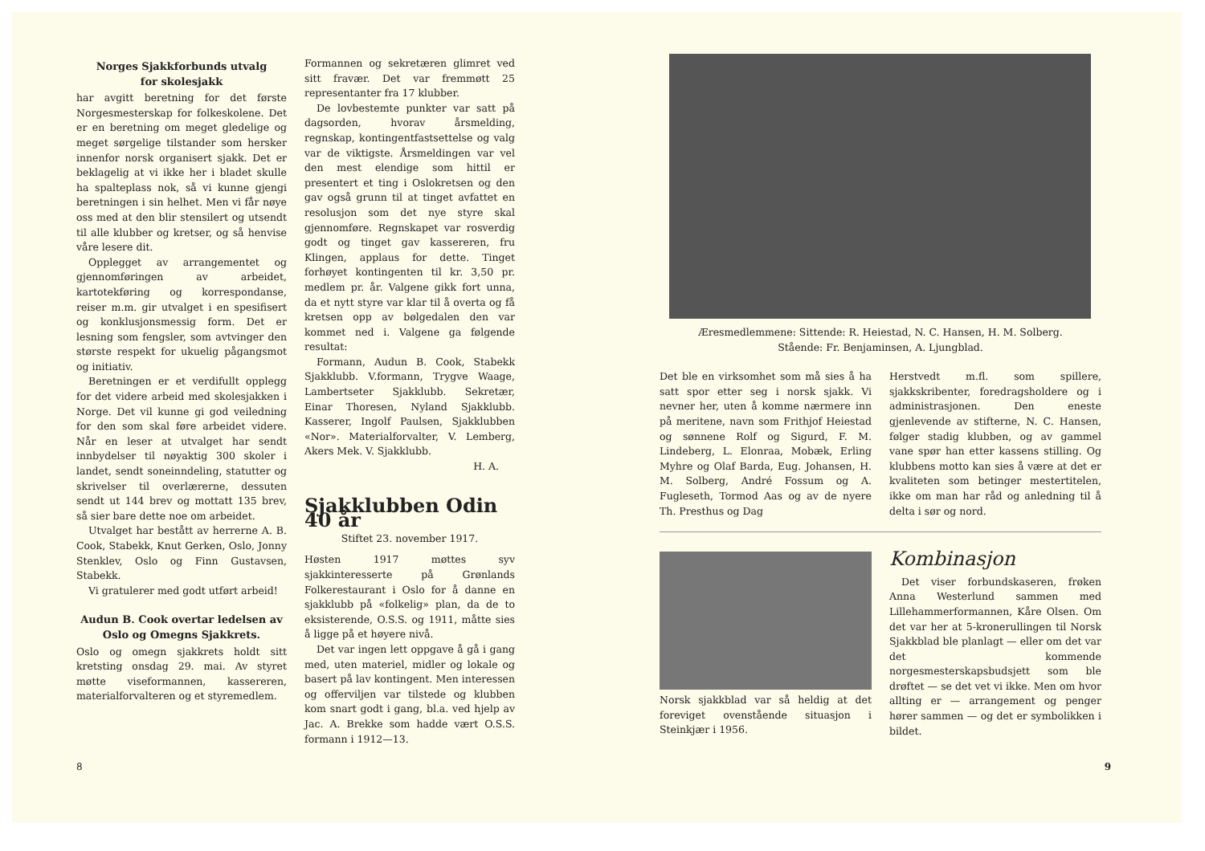Norges Sjakkforbunds utvalg
for skolesjakk
har avgitt beretning for det første Norgesmesterskap for folkeskolene. Det er en beretning om meget gledelige og meget sørgelige tilstander som hersker innenfor norsk organisert sjakk. Det er beklagelig at vi ikke her i bladet skulle ha spalteplass nok, så vi kunne gjengi beretningen i sin helhet. Men vi får nøye oss med at den blir stensilert og utsendt til alle klubber og kretser, og så henvise våre lesere dit.
Opplegget av arrangementet og gjennomføringen av arbeidet, kartotekføring og korrespondanse, reiser m.m. gir utvalget i en spesifisert og konklusjonsmessig form. Det er lesning som fengsler, som avtvinger den største respekt for ukuelig pågangsmot og initiativ.
Beretningen er et verdifullt opplegg for det videre arbeid med skolesjakken i Norge. Det vil kunne gi god veiledning for den som skal føre arbeidet videre. Når en leser at utvalget har sendt innbydelser til nøyaktig 300 skoler i landet, sendt soneinndeling, statutter og skrivelser til overlærerne, dessuten sendt ut 144 brev og mottatt 135 brev, så sier bare dette noe om arbeidet.
Utvalget har bestått av herrerne A. B. Cook, Stabekk, Knut Gerken, Oslo, Jonny Stenklev, Oslo og Finn Gustavsen, Stabekk.
Vi gratulerer med godt utført arbeid!
Audun B. Cook overtar ledelsen av Oslo og Omegns Sjakkrets.
Oslo og omegn sjakkrets holdt sitt kretsting onsdag 29. mai. Av styret møtte viseformannen, kassereren, materialforvalteren og et styremedlem.
Formannen og sekretæren glimret ved sitt fravær. Det var fremmøtt 25 representanter fra 17 klubber.
De lovbestemte punkter var satt på dagsorden, hvorav årsmelding, regnskap, kontingentfastsettelse og valg var de viktigste. Årsmeldingen var vel den mest elendige som hittil er presentert et ting i Oslokretsen og den gav også grunn til at tinget avfattet en resolusjon som det nye styre skal gjennomføre. Regnskapet var rosverdig godt og tinget gav kassereren, fru Klingen, applaus for dette. Tinget forhøyet kontingenten til kr. 3,50 pr. medlem pr. år. Valgene gikk fort unna, da et nytt styre var klar til å overta og få kretsen opp av bølgedalen den var kommet ned i. Valgene ga følgende resultat:
Formann, Audun B. Cook, Stabekk Sjakklubb. V.formann, Trygve Waage, Lambertseter Sjakklubb. Sekretær, Einar Thoresen, Nyland Sjakklubb. Kasserer, Ingolf Paulsen, Sjakklubben «Nor». Materialforvalter, V. Lemberg, Akers Mek. V. Sjakklubb.
H. A.
Sjakklubben Odin 40 år
Stiftet 23. november 1917.
Høsten 1917 møttes syv sjakkinteresserte på Grønlands Folkerestaurant i Oslo for å danne en sjakklubb på «folkelig» plan, da de to eksisterende, O.S.S. og 1911, måtte sies å ligge på et høyere nivå.
Det var ingen lett oppgave å gå i gang med, uten materiel, midler og lokale og basert på lav kontingent. Men interessen og offerviljen var tilstede og klubben kom snart godt i gang, bl.a. ved hjelp av Jac. A. Brekke som hadde vært O.S.S. formann i 1912—13.
8
Æresmedlemmene: Sittende: R. Heiestad, N. C. Hansen, H. M. Solberg.
Stående: Fr. Benjaminsen, A. Ljungblad.
Det ble en virksomhet som må sies å ha satt spor etter seg i norsk sjakk. Vi nevner her, uten å komme nærmere inn på meritene, navn som Frithjof Heiestad og sønnene Rolf og Sigurd, F. M. Lindeberg, L. Elonraa, Mobæk, Erling Myhre og Olaf Barda, Eug. Johansen, H. M. Solberg, André Fossum og A. Fugleseth, Tormod Aas og av de nyere Th. Presthus og Dag
Herstvedt m.fl. som spillere, sjakkskribenter, foredragsholdere og i administrasjonen. Den eneste gjenlevende av stifterne, N. C. Hansen, følger stadig klubben, og av gammel vane spør han etter kassens stilling. Og klubbens motto kan sies å være at det er kvaliteten som betinger mestertitelen, ikke om man har råd og anledning til å delta i sør og nord.
Norsk sjakkblad var så heldig at det foreviget ovenstående situasjon i Steinkjær i 1956.
Kombinasjon
Det viser forbundskaseren, frøken Anna Westerlund sammen med Lillehammerformannen, Kåre Olsen. Om det var her at 5-kronerullingen til Norsk Sjakkblad ble planlagt — eller om det var det kommende norgesmesterskapsbudsjett som ble drøftet — se det vet vi ikke. Men om hvor allting er — arrangement og penger hører sammen — og det er symbolikken i bildet.
9